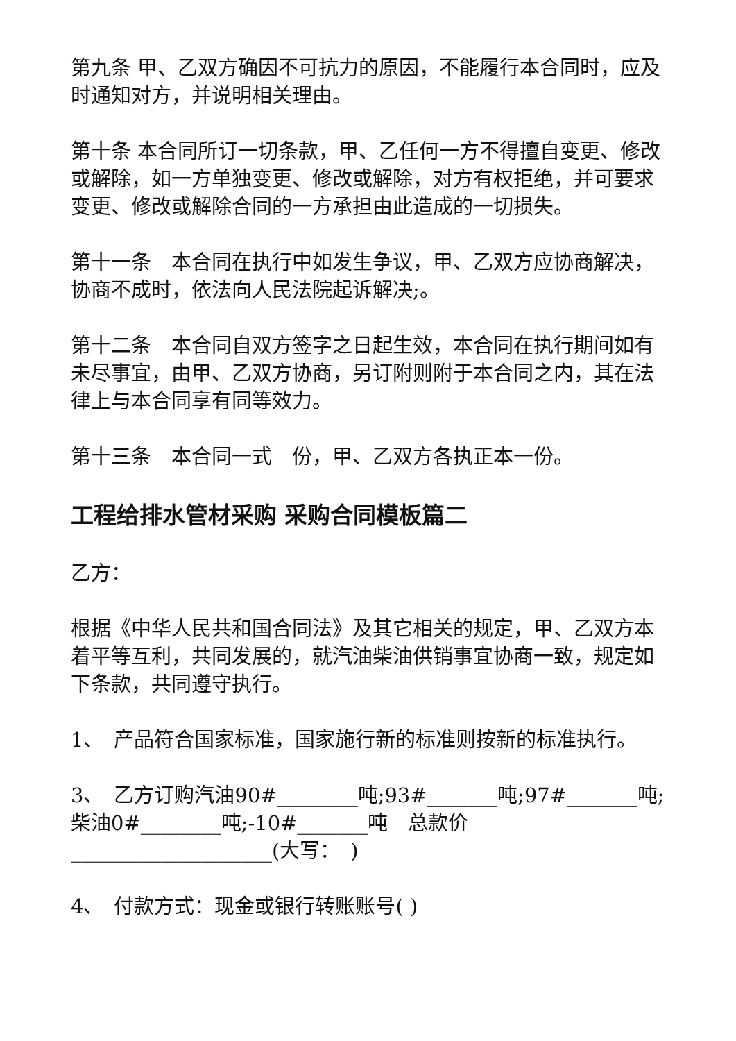第九条 甲、乙双方确因不可抗力的原因，不能履行本合同时，应及时通知对方，并说明相关理由。
第十条 本合同所订一切条款，甲、乙任何一方不得擅自变更、修改或解除，如一方单独变更、修改或解除，对方有权拒绝，并可要求变更、修改或解除合同的一方承担由此造成的一切损失。
第十一条　本合同在执行中如发生争议，甲、乙双方应协商解决，协商不成时，依法向人民法院起诉解决;。
第十二条　本合同自双方签字之日起生效，本合同在执行期间如有未尽事宜，由甲、乙双方协商，另订附则附于本合同之内，其在法律上与本合同享有同等效力。
第十三条　本合同一式　份，甲、乙双方各执正本一份。
工程给排水管材采购 采购合同模板篇二
乙方：
根据《中华人民共和国合同法》及其它相关的规定，甲、乙双方本着平等互利，共同发展的，就汽油柴油供销事宜协商一致，规定如下条款，共同遵守执行。
1、　产品符合国家标准，国家施行新的标准则按新的标准执行。
3、　乙方订购汽油90#________吨;93#_______吨;97#_______吨; 柴油0#________吨;-10#_______吨　总款价____________________(大写：　)
4、　付款方式：现金或银行转账账号( )